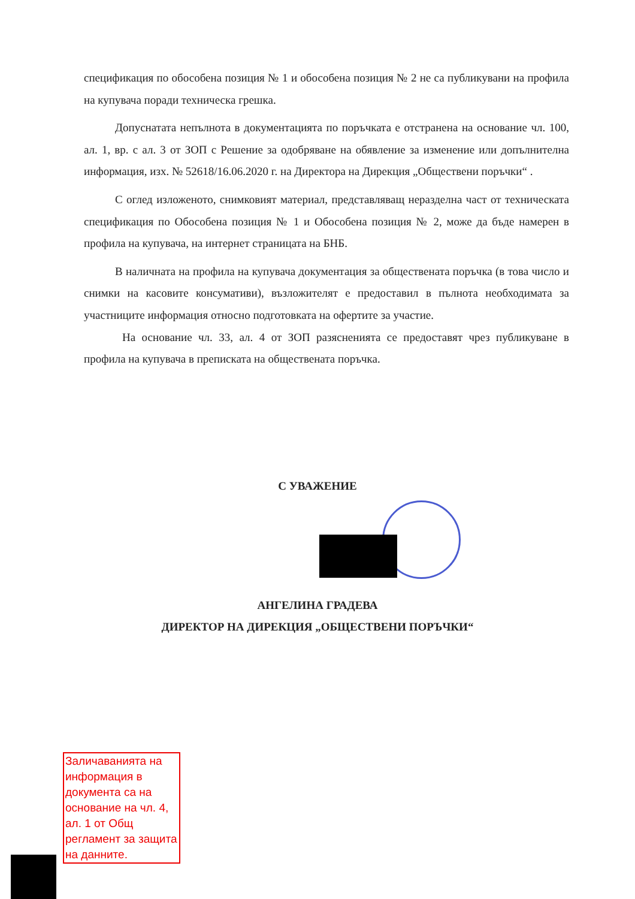спецификация по обособена позиция № 1 и обособена позиция № 2 не са публикувани на профила на купувача поради техническа грешка.
Допуснатата непълнота в документацията по поръчката е отстранена на основание чл. 100, ал. 1, вр. с ал. 3 от ЗОП с Решение за одобряване на обявление за изменение или допълнителна информация, изх. № 52618/16.06.2020 г. на Директора на Дирекция „Обществени поръчки“ .
С оглед изложеното, снимковият материал, представляващ неразделна част от техническата спецификация по Обособена позиция № 1 и Обособена позиция № 2, може да бъде намерен в профила на купувача, на интернет страницата на БНБ.
В наличната на профила на купувача документация за обществената поръчка (в това число и снимки на касовите консумативи), възложителят е предоставил в пълнота необходимата за участниците информация относно подготовката на офертите за участие.
На основание чл. 33, ал. 4 от ЗОП разясненията се предоставят чрез публикуване в профила на купувача в преписката на обществената поръчка.
С УВАЖЕНИЕ
АНГЕЛИНА ГРАДЕВА
ДИРЕКТОР НА ДИРЕКЦИЯ „ОБЩЕСТВЕНИ ПОРЪЧКИ“
Заличаванията на информация в документа са на основание на чл. 4, ал. 1 от Общ регламент за защита на данните.